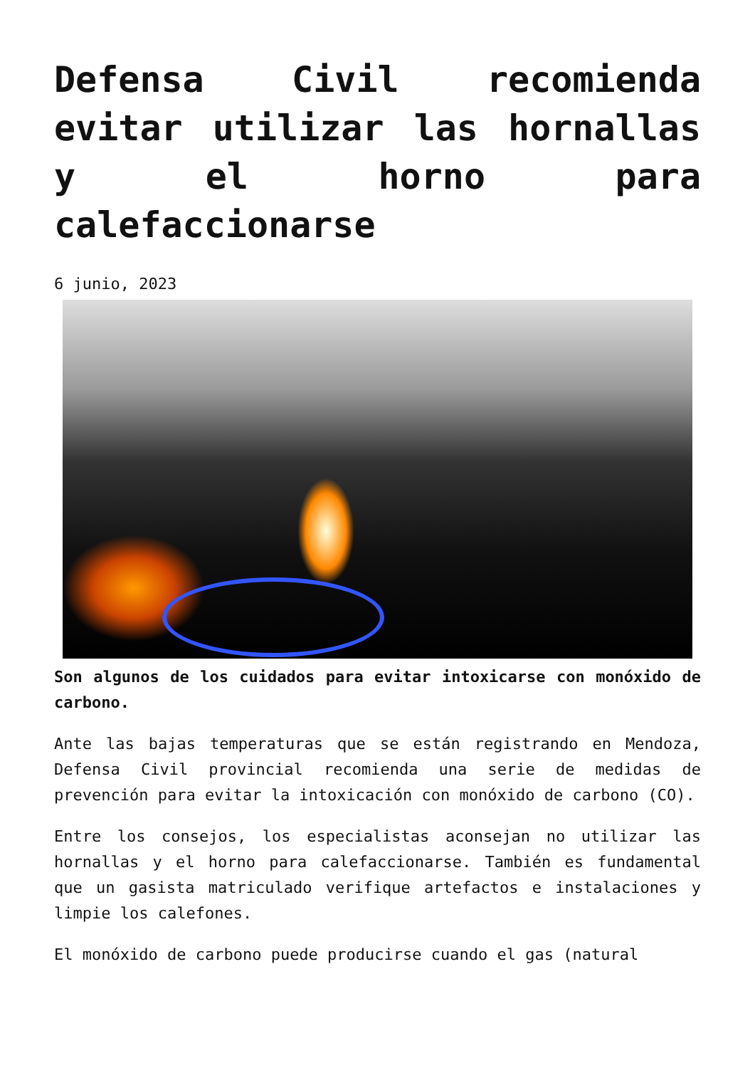Defensa Civil recomienda evitar utilizar las hornallas y el horno para calefaccionarse
6 junio, 2023
Son algunos de los cuidados para evitar intoxicarse con monóxido de carbono.
Ante las bajas temperaturas que se están registrando en Mendoza, Defensa Civil provincial recomienda una serie de medidas de prevención para evitar la intoxicación con monóxido de carbono (CO).
Entre los consejos, los especialistas aconsejan no utilizar las hornallas y el horno para calefaccionarse. También es fundamental que un gasista matriculado verifique artefactos e instalaciones y limpie los calefones.
El monóxido de carbono puede producirse cuando el gas (natural